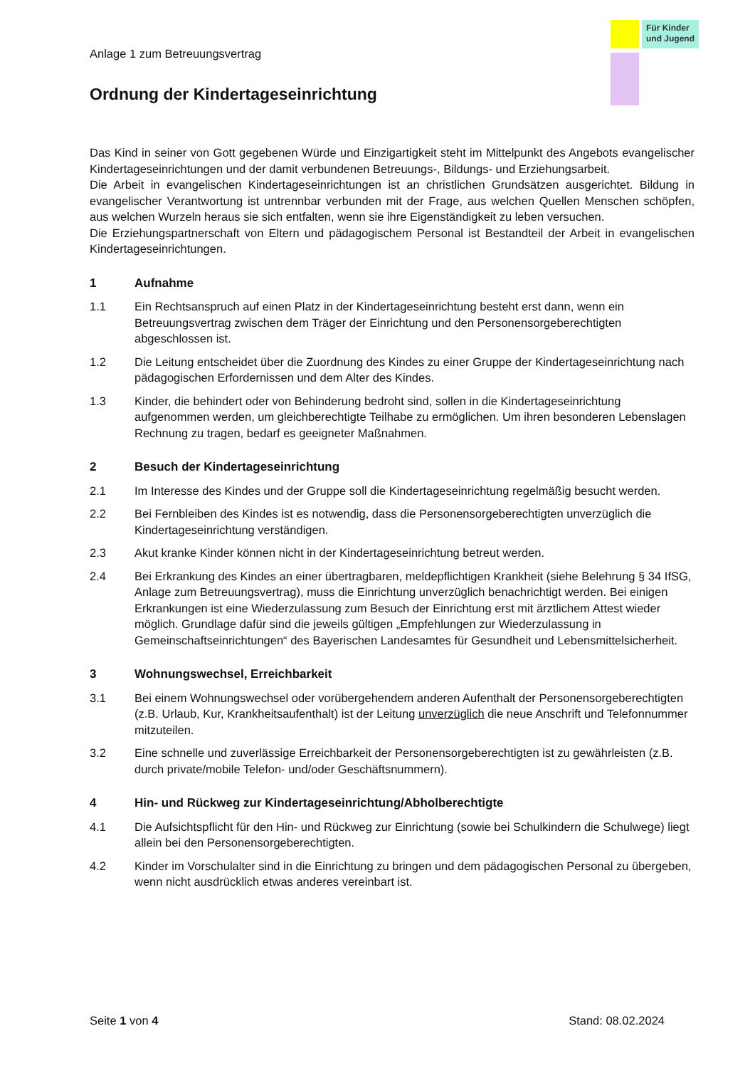Für Kinder und Jugend
Anlage 1 zum Betreuungsvertrag
Ordnung der Kindertageseinrichtung
Das Kind in seiner von Gott gegebenen Würde und Einzigartigkeit steht im Mittelpunkt des Angebots evangelischer Kindertageseinrichtungen und der damit verbundenen Betreuungs-, Bildungs- und Erziehungsarbeit.
Die Arbeit in evangelischen Kindertageseinrichtungen ist an christlichen Grundsätzen ausgerichtet. Bildung in evangelischer Verantwortung ist untrennbar verbunden mit der Frage, aus welchen Quellen Menschen schöpfen, aus welchen Wurzeln heraus sie sich entfalten, wenn sie ihre Eigenständigkeit zu leben versuchen.
Die Erziehungspartnerschaft von Eltern und pädagogischem Personal ist Bestandteil der Arbeit in evangelischen Kindertageseinrichtungen.
1 Aufnahme
1.1 Ein Rechtsanspruch auf einen Platz in der Kindertageseinrichtung besteht erst dann, wenn ein Betreuungsvertrag zwischen dem Träger der Einrichtung und den Personensorgeberechtigten abgeschlossen ist.
1.2 Die Leitung entscheidet über die Zuordnung des Kindes zu einer Gruppe der Kindertageseinrichtung nach pädagogischen Erfordernissen und dem Alter des Kindes.
1.3 Kinder, die behindert oder von Behinderung bedroht sind, sollen in die Kindertageseinrichtung aufgenommen werden, um gleichberechtigte Teilhabe zu ermöglichen. Um ihren besonderen Lebenslagen Rechnung zu tragen, bedarf es geeigneter Maßnahmen.
2 Besuch der Kindertageseinrichtung
2.1 Im Interesse des Kindes und der Gruppe soll die Kindertageseinrichtung regelmäßig besucht werden.
2.2 Bei Fernbleiben des Kindes ist es notwendig, dass die Personensorgeberechtigten unverzüglich die Kindertageseinrichtung verständigen.
2.3 Akut kranke Kinder können nicht in der Kindertageseinrichtung betreut werden.
2.4 Bei Erkrankung des Kindes an einer übertragbaren, meldepflichtigen Krankheit (siehe Belehrung § 34 IfSG, Anlage zum Betreuungsvertrag), muss die Einrichtung unverzüglich benachrichtigt werden. Bei einigen Erkrankungen ist eine Wiederzulassung zum Besuch der Einrichtung erst mit ärztlichem Attest wieder möglich. Grundlage dafür sind die jeweils gültigen „Empfehlungen zur Wiederzulassung in Gemeinschaftseinrichtungen“ des Bayerischen Landesamtes für Gesundheit und Lebensmittelsicherheit.
3 Wohnungswechsel, Erreichbarkeit
3.1 Bei einem Wohnungswechsel oder vorübergehendem anderen Aufenthalt der Personensorgeberechtigten (z.B. Urlaub, Kur, Krankheitsaufenthalt) ist der Leitung unverzüglich die neue Anschrift und Telefonnummer mitzuteilen.
3.2 Eine schnelle und zuverlässige Erreichbarkeit der Personensorgeberechtigten ist zu gewährleisten (z.B. durch private/mobile Telefon- und/oder Geschäftsnummern).
4 Hin- und Rückweg zur Kindertageseinrichtung/Abholberechtigte
4.1 Die Aufsichtspflicht für den Hin- und Rückweg zur Einrichtung (sowie bei Schulkindern die Schulwege) liegt allein bei den Personensorgeberechtigten.
4.2 Kinder im Vorschulalter sind in die Einrichtung zu bringen und dem pädagogischen Personal zu übergeben, wenn nicht ausdrücklich etwas anderes vereinbart ist.
Seite 1 von 4 Stand: 08.02.2024